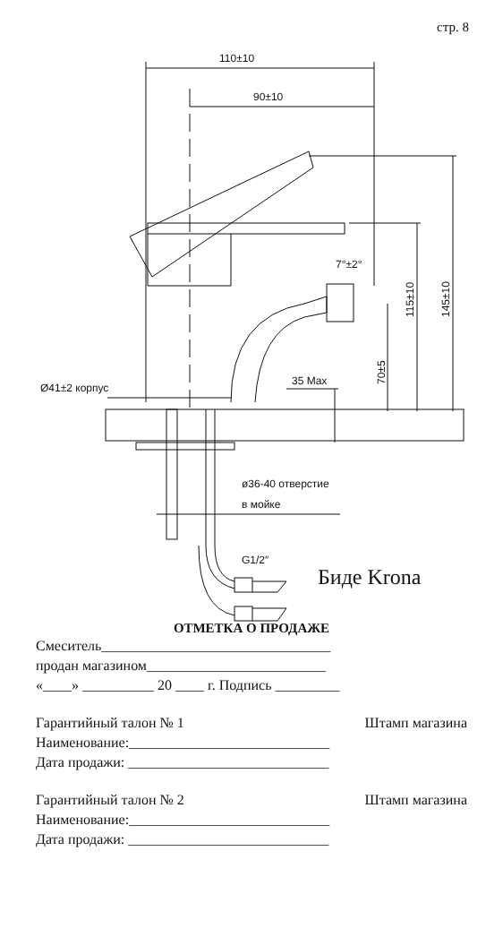стр. 8
110±10
90±10
7°±2°
70±5
115±10
145±10
Ø41±2 корпус
35 Max
ø36-40 отверстие
в мойке
G1/2″
Биде Krona
ОТМЕТКА О ПРОДАЖЕ
Смеситель________________________________
продан магазином_________________________
«____» __________ 20 ____ г. Подпись _________
Гарантийный талон № 1 Штамп магазина
Наименование:____________________________
Дата продажи: ____________________________
Гарантийный талон № 2 Штамп магазина
Наименование:____________________________
Дата продажи: ____________________________